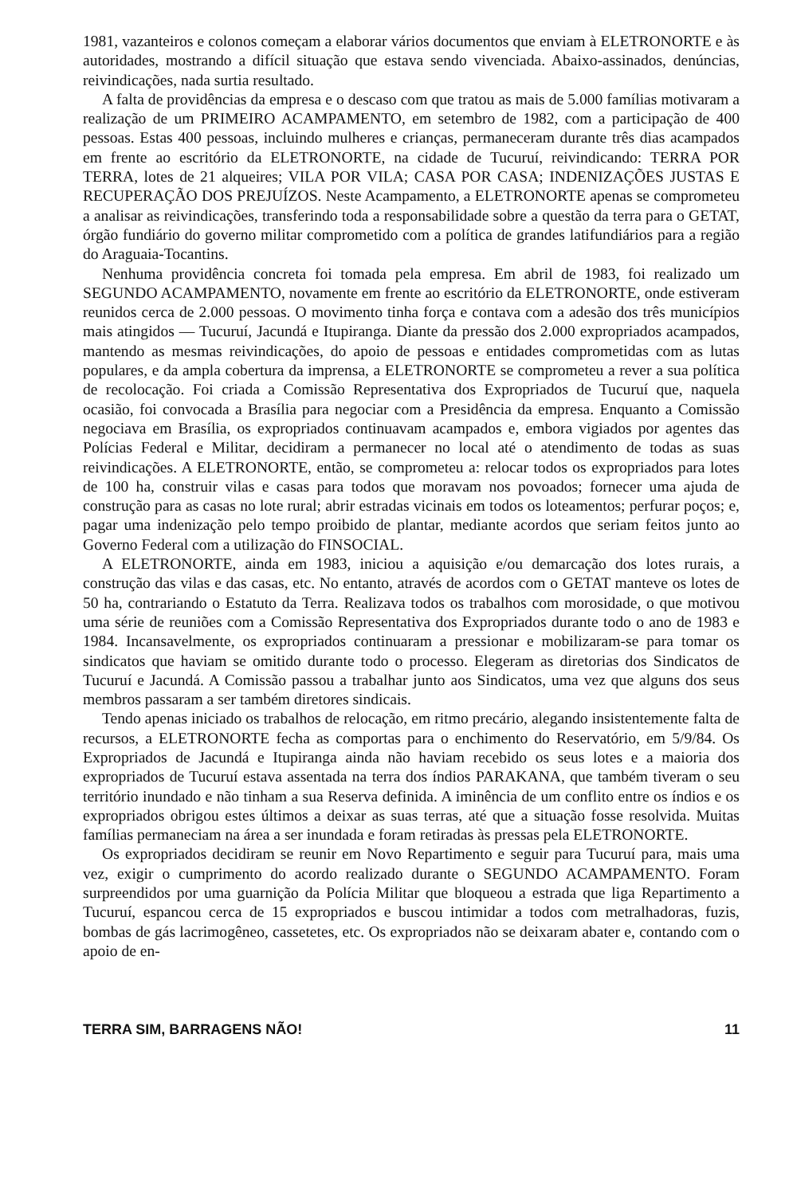1981, vazanteiros e colonos começam a elaborar vários documentos que enviam à ELETRONORTE e às autoridades, mostrando a difícil situação que estava sendo vivenciada. Abaixo-assinados, denúncias, reivindicações, nada surtia resultado.
A falta de providências da empresa e o descaso com que tratou as mais de 5.000 famílias motivaram a realização de um PRIMEIRO ACAMPAMENTO, em setembro de 1982, com a participação de 400 pessoas. Estas 400 pessoas, incluindo mulheres e crianças, permaneceram durante três dias acampados em frente ao escritório da ELETRONORTE, na cidade de Tucuruí, reivindicando: TERRA POR TERRA, lotes de 21 alqueires; VILA POR VILA; CASA POR CASA; INDENIZAÇÕES JUSTAS E RECUPERAÇÃO DOS PREJUÍZOS. Neste Acampamento, a ELETRONORTE apenas se comprometeu a analisar as reivindicações, transferindo toda a responsabilidade sobre a questão da terra para o GETAT, órgão fundiário do governo militar comprometido com a política de grandes latifundiários para a região do Araguaia-Tocantins.
Nenhuma providência concreta foi tomada pela empresa. Em abril de 1983, foi realizado um SEGUNDO ACAMPAMENTO, novamente em frente ao escritório da ELETRONORTE, onde estiveram reunidos cerca de 2.000 pessoas. O movimento tinha força e contava com a adesão dos três municípios mais atingidos — Tucuruí, Jacundá e Itupiranga. Diante da pressão dos 2.000 expropriados acampados, mantendo as mesmas reivindicações, do apoio de pessoas e entidades comprometidas com as lutas populares, e da ampla cobertura da imprensa, a ELETRONORTE se comprometeu a rever a sua política de recolocação. Foi criada a Comissão Representativa dos Expropriados de Tucuruí que, naquela ocasião, foi convocada a Brasília para negociar com a Presidência da empresa. Enquanto a Comissão negociava em Brasília, os expropriados continuavam acampados e, embora vigiados por agentes das Polícias Federal e Militar, decidiram a permanecer no local até o atendimento de todas as suas reivindicações. A ELETRONORTE, então, se comprometeu a: relocar todos os expropriados para lotes de 100 ha, construir vilas e casas para todos que moravam nos povoados; fornecer uma ajuda de construção para as casas no lote rural; abrir estradas vicinais em todos os loteamentos; perfurar poços; e, pagar uma indenização pelo tempo proibido de plantar, mediante acordos que seriam feitos junto ao Governo Federal com a utilização do FINSOCIAL.
A ELETRONORTE, ainda em 1983, iniciou a aquisição e/ou demarcação dos lotes rurais, a construção das vilas e das casas, etc. No entanto, através de acordos com o GETAT manteve os lotes de 50 ha, contrariando o Estatuto da Terra. Realizava todos os trabalhos com morosidade, o que motivou uma série de reuniões com a Comissão Representativa dos Expropriados durante todo o ano de 1983 e 1984. Incansavelmente, os expropriados continuaram a pressionar e mobilizaram-se para tomar os sindicatos que haviam se omitido durante todo o processo. Elegeram as diretorias dos Sindicatos de Tucuruí e Jacundá. A Comissão passou a trabalhar junto aos Sindicatos, uma vez que alguns dos seus membros passaram a ser também diretores sindicais.
Tendo apenas iniciado os trabalhos de relocação, em ritmo precário, alegando insistentemente falta de recursos, a ELETRONORTE fecha as comportas para o enchimento do Reservatório, em 5/9/84. Os Expropriados de Jacundá e Itupiranga ainda não haviam recebido os seus lotes e a maioria dos expropriados de Tucuruí estava assentada na terra dos índios PARAKANA, que também tiveram o seu território inundado e não tinham a sua Reserva definida. A iminência de um conflito entre os índios e os expropriados obrigou estes últimos a deixar as suas terras, até que a situação fosse resolvida. Muitas famílias permaneciam na área a ser inundada e foram retiradas às pressas pela ELETRONORTE.
Os expropriados decidiram se reunir em Novo Repartimento e seguir para Tucuruí para, mais uma vez, exigir o cumprimento do acordo realizado durante o SEGUNDO ACAMPAMENTO. Foram surpreendidos por uma guarnição da Polícia Militar que bloqueou a estrada que liga Repartimento a Tucuruí, espancou cerca de 15 expropriados e buscou intimidar a todos com metralhadoras, fuzis, bombas de gás lacrimogêneo, cassetetes, etc. Os expropriados não se deixaram abater e, contando com o apoio de en-
TERRA SIM, BARRAGENS NÃO! 11